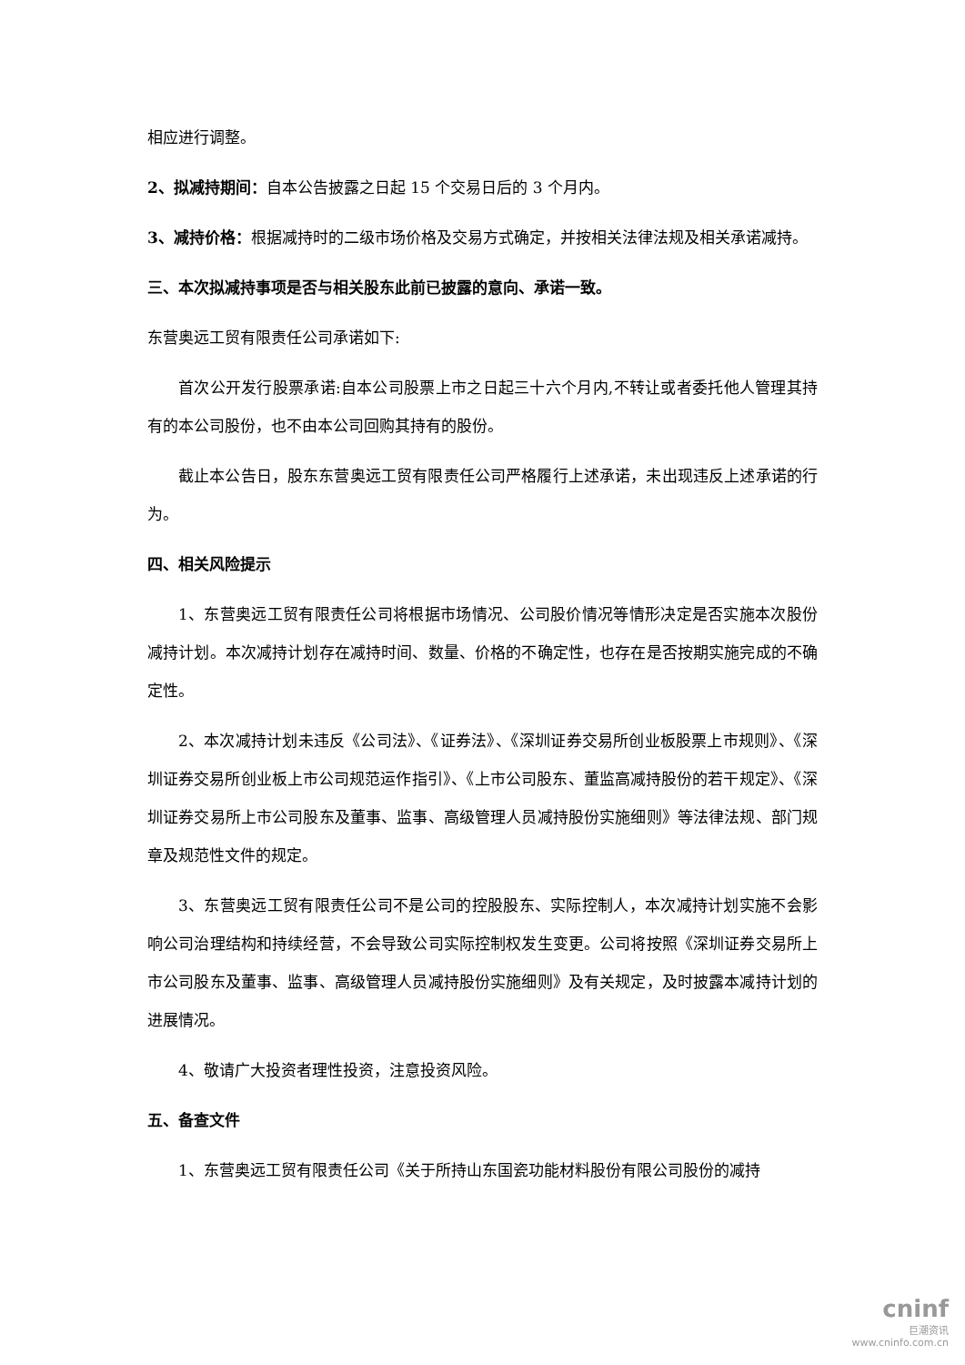相应进行调整。
2、拟减持期间：自本公告披露之日起 15 个交易日后的 3 个月内。
3、减持价格：根据减持时的二级市场价格及交易方式确定，并按相关法律法规及相关承诺减持。
三、本次拟减持事项是否与相关股东此前已披露的意向、承诺一致。
东营奥远工贸有限责任公司承诺如下:
首次公开发行股票承诺:自本公司股票上市之日起三十六个月内,不转让或者委托他人管理其持有的本公司股份，也不由本公司回购其持有的股份。
截止本公告日，股东东营奥远工贸有限责任公司严格履行上述承诺，未出现违反上述承诺的行为。
四、相关风险提示
1、东营奥远工贸有限责任公司将根据市场情况、公司股价情况等情形决定是否实施本次股份减持计划。本次减持计划存在减持时间、数量、价格的不确定性，也存在是否按期实施完成的不确定性。
2、本次减持计划未违反《公司法》、《证券法》、《深圳证券交易所创业板股票上市规则》、《深圳证券交易所创业板上市公司规范运作指引》、《上市公司股东、董监高减持股份的若干规定》、《深圳证券交易所上市公司股东及董事、监事、高级管理人员减持股份实施细则》等法律法规、部门规章及规范性文件的规定。
3、东营奥远工贸有限责任公司不是公司的控股股东、实际控制人，本次减持计划实施不会影响公司治理结构和持续经营，不会导致公司实际控制权发生变更。公司将按照《深圳证券交易所上市公司股东及董事、监事、高级管理人员减持股份实施细则》及有关规定，及时披露本减持计划的进展情况。
4、敬请广大投资者理性投资，注意投资风险。
五、备查文件
1、东营奥远工贸有限责任公司《关于所持山东国瓷功能材料股份有限公司股份的减持
cninf
巨潮资讯
www.cninfo.com.cn